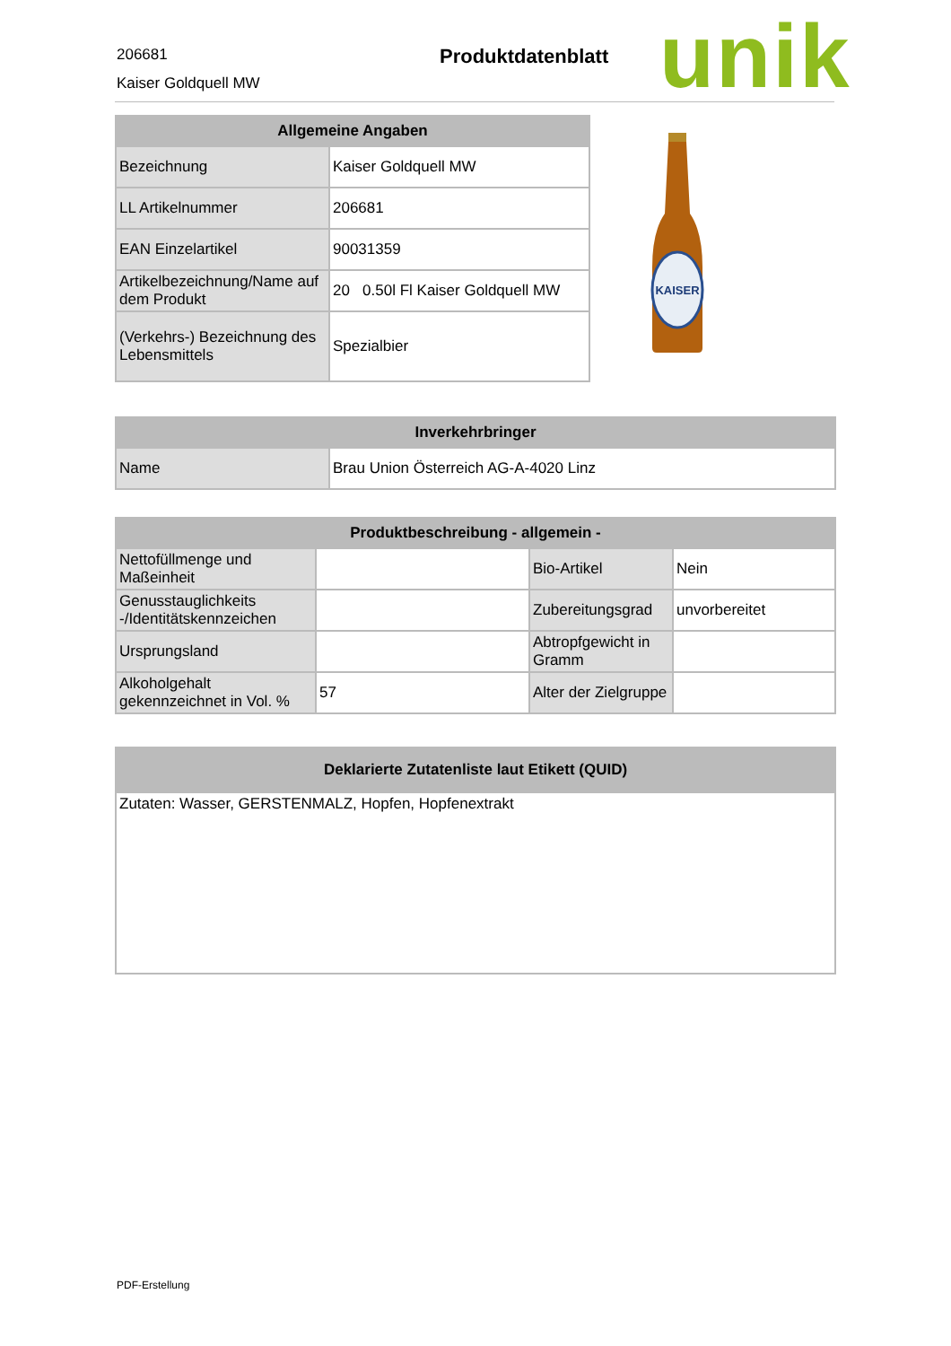206681
Kaiser Goldquell MW
Produktdatenblatt unik
| Allgemeine Angaben | |
| --- | --- |
| Bezeichnung | Kaiser Goldquell MW |
| LL Artikelnummer | 206681 |
| EAN Einzelartikel | 90031359 |
| Artikelbezeichnung/Name auf dem Produkt | 20 0.50l Fl Kaiser Goldquell MW |
| (Verkehrs-) Bezeichnung des Lebensmittels | Spezialbier |
KAISER
| Inverkehrbringer | |
| --- | --- |
| Name | Brau Union Österreich AG-A-4020 Linz |
| Produktbeschreibung - allgemein - | | | |
| --- | --- | --- | --- |
| Nettofüllmenge und Maßeinheit | | Bio-Artikel | Nein |
| Genusstauglichkeits -/Identitätskennzeichen | | Zubereitungsgrad | unvorbereitet |
| Ursprungsland | | Abtropfgewicht in Gramm | |
| Alkoholgehalt gekennzeichnet in Vol. % | 57 | Alter der Zielgruppe | |
| Deklarierte Zutatenliste laut Etikett (QUID) |
| --- |
| Zutaten: Wasser, GERSTENMALZ, Hopfen, Hopfenextrakt |
PDF-Erstellung